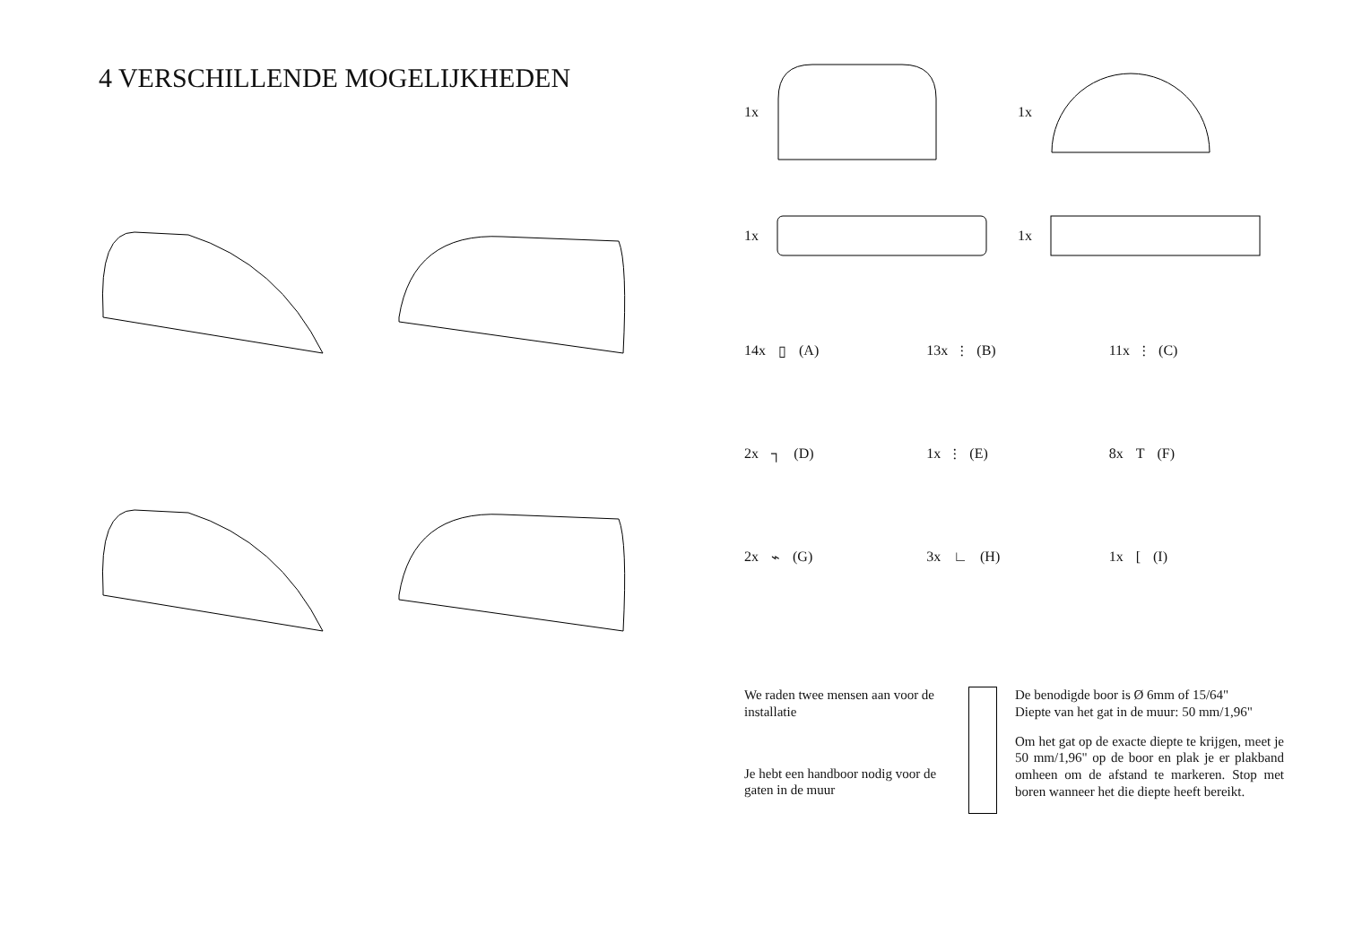4 VERSCHILLENDE MOGELIJKHEDEN
1x
1x
1x
1x
14x ▯ (A)
13x ⫶ (B)
11x ⫶ (C)
2x ┐ (D)
1x ⫶ (E)
8x T (F)
2x ⌁ (G)
3x ∟ (H)
1x [ (I)
We raden twee mensen aan voor de installatie
Je hebt een handboor nodig voor de gaten in de muur
De benodigde boor is Ø 6mm of 15/64"
Diepte van het gat in de muur: 50 mm/1,96"
Om het gat op de exacte diepte te krijgen, meet je 50 mm/1,96" op de boor en plak je er plakband omheen om de afstand te markeren. Stop met boren wanneer het die diepte heeft bereikt.